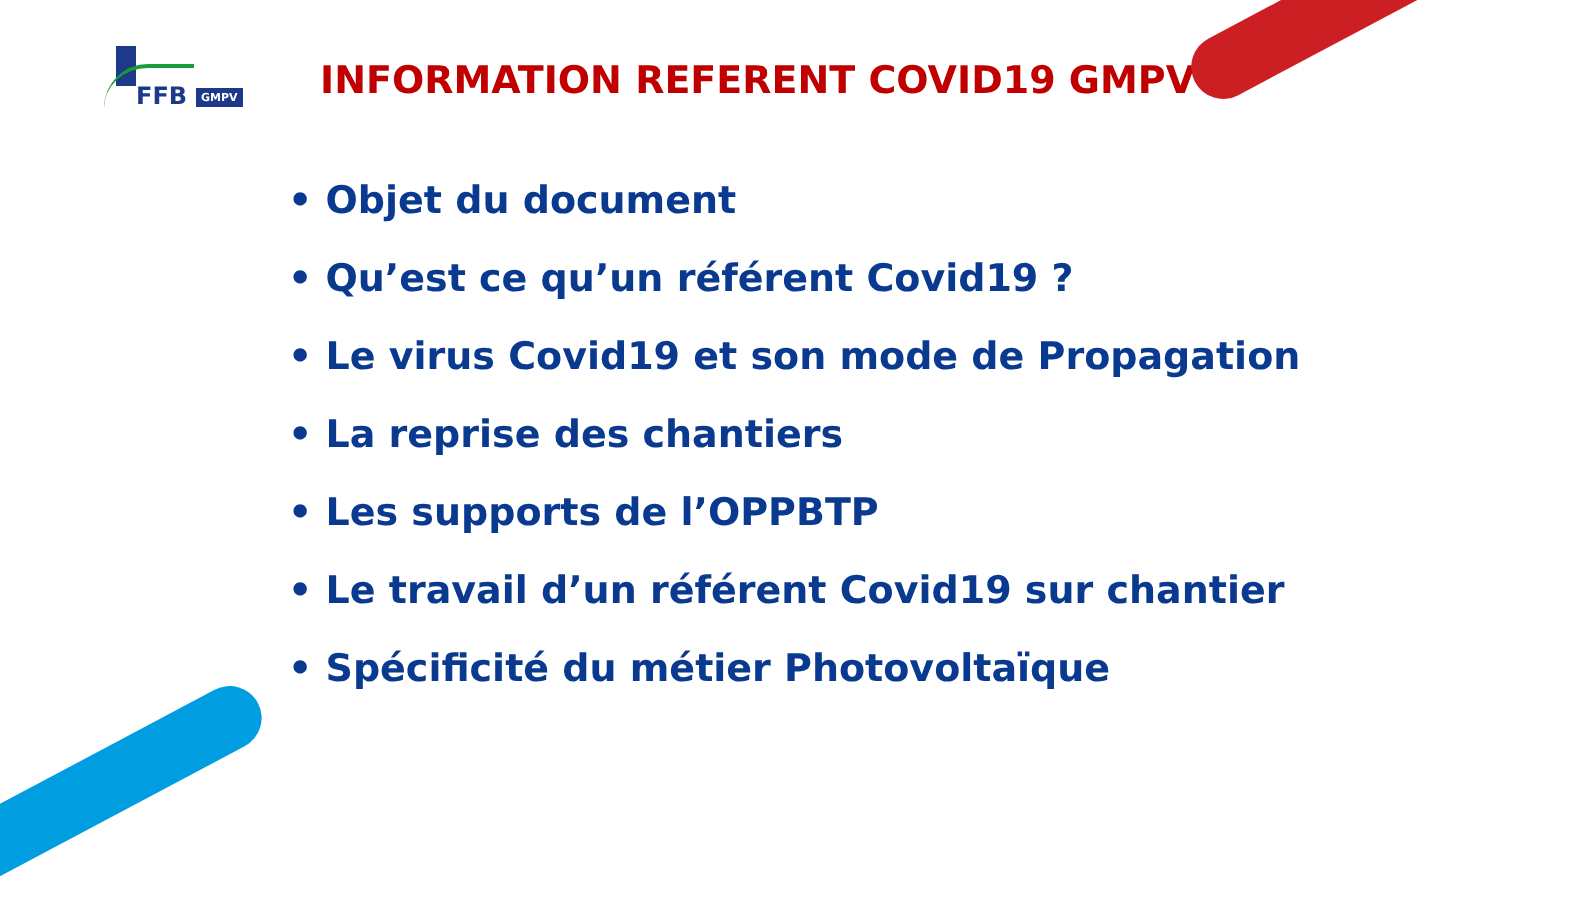FFB GMPV
INFORMATION REFERENT COVID19 GMPV
• Objet du document
• Qu’est ce qu’un référent Covid19 ?
• Le virus Covid19 et son mode de Propagation
• La reprise des chantiers
• Les supports de l’OPPBTP
• Le travail d’un référent Covid19 sur chantier
• Spécificité du métier Photovoltaïque